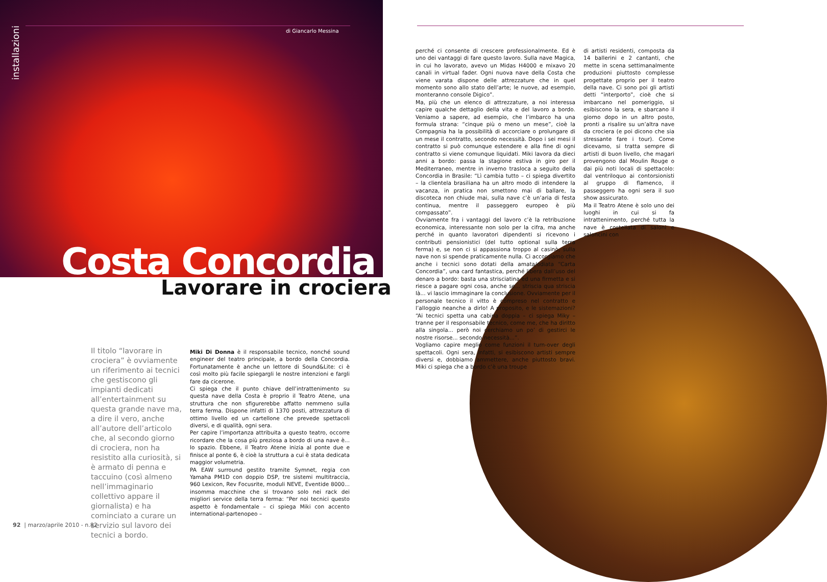installazioni
di Giancarlo Messina
Costa Concordia
Lavorare in crociera
Il titolo “lavorare in crociera” è ovviamente un riferimento ai tecnici che gestiscono gli impianti dedicati all’entertainment su questa grande nave ma, a dire il vero, anche all’autore dell’articolo che, al secondo giorno di crociera, non ha resistito alla curiosità, si è armato di penna e taccuino (così almeno nell’immaginario collettivo appare il giornalista) e ha cominciato a curare un servizio sul lavoro dei tecnici a bordo.
Miki Di Donna è il responsabile tecnico, nonché sound engineer del teatro principale, a bordo della Concordia. Fortunatamente è anche un lettore di Sound&Lite: ci è così molto più facile spiegargli le nostre intenzioni e fargli fare da cicerone.
Ci spiega che il punto chiave dell’intrattenimento su questa nave della Costa è proprio il Teatro Atene, una struttura che non sfigurerebbe affatto nemmeno sulla terra ferma. Dispone infatti di 1370 posti, attrezzatura di ottimo livello ed un cartellone che prevede spettacoli diversi, e di qualità, ogni sera.
Per capire l’importanza attribuita a questo teatro, occorre ricordare che la cosa più preziosa a bordo di una nave è... lo spazio. Ebbene, il Teatro Atene inizia al ponte due e finisce al ponte 6, è cioè la struttura a cui è stata dedicata maggior volumetria.
PA EAW surround gestito tramite Symnet, regia con Yamaha PM1D con doppio DSP, tre sistemi multitraccia, 960 Lexicon, Rev Focusrite, moduli NEVE, Eventide 8000... insomma macchine che si trovano solo nei rack dei migliori service della terra ferma: “Per noi tecnici questo aspetto è fondamentale – ci spiega Miki con accento international-partenopeo –
perché ci consente di crescere professionalmente. Ed è uno dei vantaggi di fare questo lavoro. Sulla nave Magica, in cui ho lavorato, avevo un Midas H4000 e mixavo 20 canali in virtual fader. Ogni nuova nave della Costa che viene varata dispone delle attrezzature che in quel momento sono allo stato dell’arte; le nuove, ad esempio, monteranno console Digico”.
Ma, più che un elenco di attrezzature, a noi interessa capire qualche dettaglio della vita e del lavoro a bordo. Veniamo a sapere, ad esempio, che l’imbarco ha una formula strana: “cinque più o meno un mese”, cioè la Compagnia ha la possibilità di accorciare o prolungare di un mese il contratto, secondo necessità. Dopo i sei mesi il contratto si può comunque estendere e alla fine di ogni contratto si viene comunque liquidati. Miki lavora da dieci anni a bordo: passa la stagione estiva in giro per il Mediterraneo, mentre in inverno trasloca a seguito della Concordia in Brasile: “Lì cambia tutto – ci spiega divertito – la clientela brasiliana ha un altro modo di intendere la vacanza, in pratica non smettono mai di ballare, la discoteca non chiude mai, sulla nave c’è un’aria di festa continua, mentre il passeggero europeo è più compassato”.
Ovviamente fra i vantaggi del lavoro c’è la retribuzione economica, interessante non solo per la cifra, ma anche perché in quanto lavoratori dipendenti si ricevono i contributi pensionistici (del tutto optional sulla terra ferma) e, se non ci si appassiona troppo al casinò, sulla nave non si spende praticamente nulla. Ci accorgiamo che anche i tecnici sono dotati della amata/odiata “Carta Concordia”, una card fantastica, perché libera dall’uso del denaro a bordo: basta una strisciatina ed una firmetta e si riesce a pagare ogni cosa, anche se... striscia qua striscia là... vi lascio immaginare la conclusione. Ovviamente per il personale tecnico il vitto è compreso nel contratto e l’alloggio neanche a dirlo! A proposito, e le sistemazioni? “Ai tecnici spetta una cabina doppia – ci spiega Miky – tranne per il responsabile tecnico, come me, che ha diritto alla singola... però noi cerchiamo un po’ di gestirci le nostre risorse... secondo necessità...”.
Vogliamo capire meglio come funzioni il turn-over degli spettacoli. Ogni sera, infatti, si esibiscono artisti sempre diversi e, dobbiamo ammettere, anche piuttosto bravi. Miki ci spiega che a bordo c’è una troupe
di artisti residenti, composta da 14 ballerini e 2 cantanti, che mettе in scena settimanalmente produzioni piuttosto complesse progettate proprio per il teatro della nave. Ci sono poi gli artisti detti “interporto”, cioè che si imbarcano nel pomeriggio, si esibiscono la sera, e sbarcano il giorno dopo in un altro posto, pronti a risalire su un’altra nave da crociera (e poi dicono che sia stressante fare i tour). Come dicevamo, si tratta sempre di artisti di buon livello, che magari provengono dal Moulin Rouge o dai più noti locali di spettacolo: dal ventriloquo ai contorsionisti al gruppo di flamenco, il passeggero ha ogni sera il suo show assicurato.
Ma il Teatro Atene è solo uno dei luoghi in cui si fa intrattenimento, perché tutta la nave è costellata di saloni e saloncini con
92 | marzo/aprile 2010 - n.82